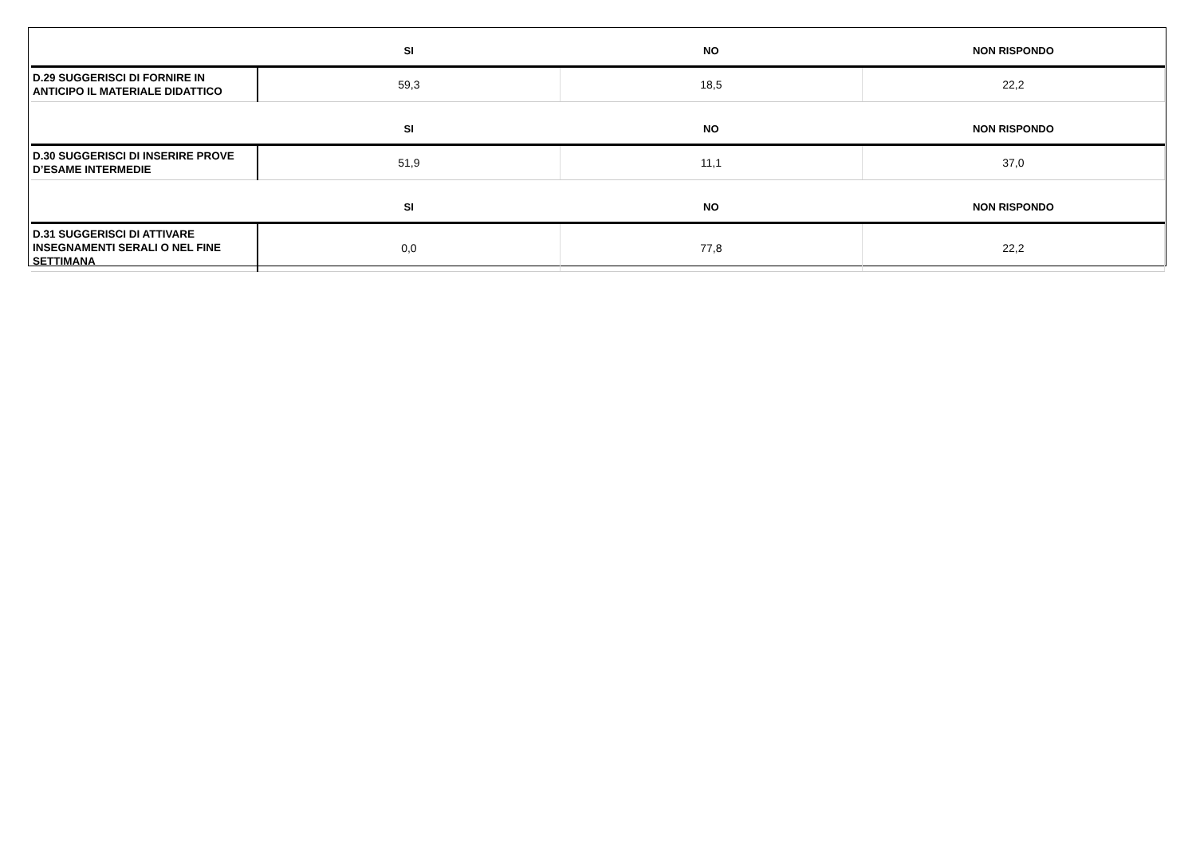| | SI | NO | NON RISPONDO |
| --- | --- | --- | --- |
| D.29 SUGGERISCI DI FORNIRE IN ANTICIPO IL MATERIALE DIDATTICO | 59,3 | 18,5 | 22,2 |
| | SI | NO | NON RISPONDO |
| D.30 SUGGERISCI DI INSERIRE PROVE D’ESAME INTERMEDIE | 51,9 | 11,1 | 37,0 |
| | SI | NO | NON RISPONDO |
| D.31 SUGGERISCI DI ATTIVARE INSEGNAMENTI SERALI O NEL FINE SETTIMANA | 0,0 | 77,8 | 22,2 |